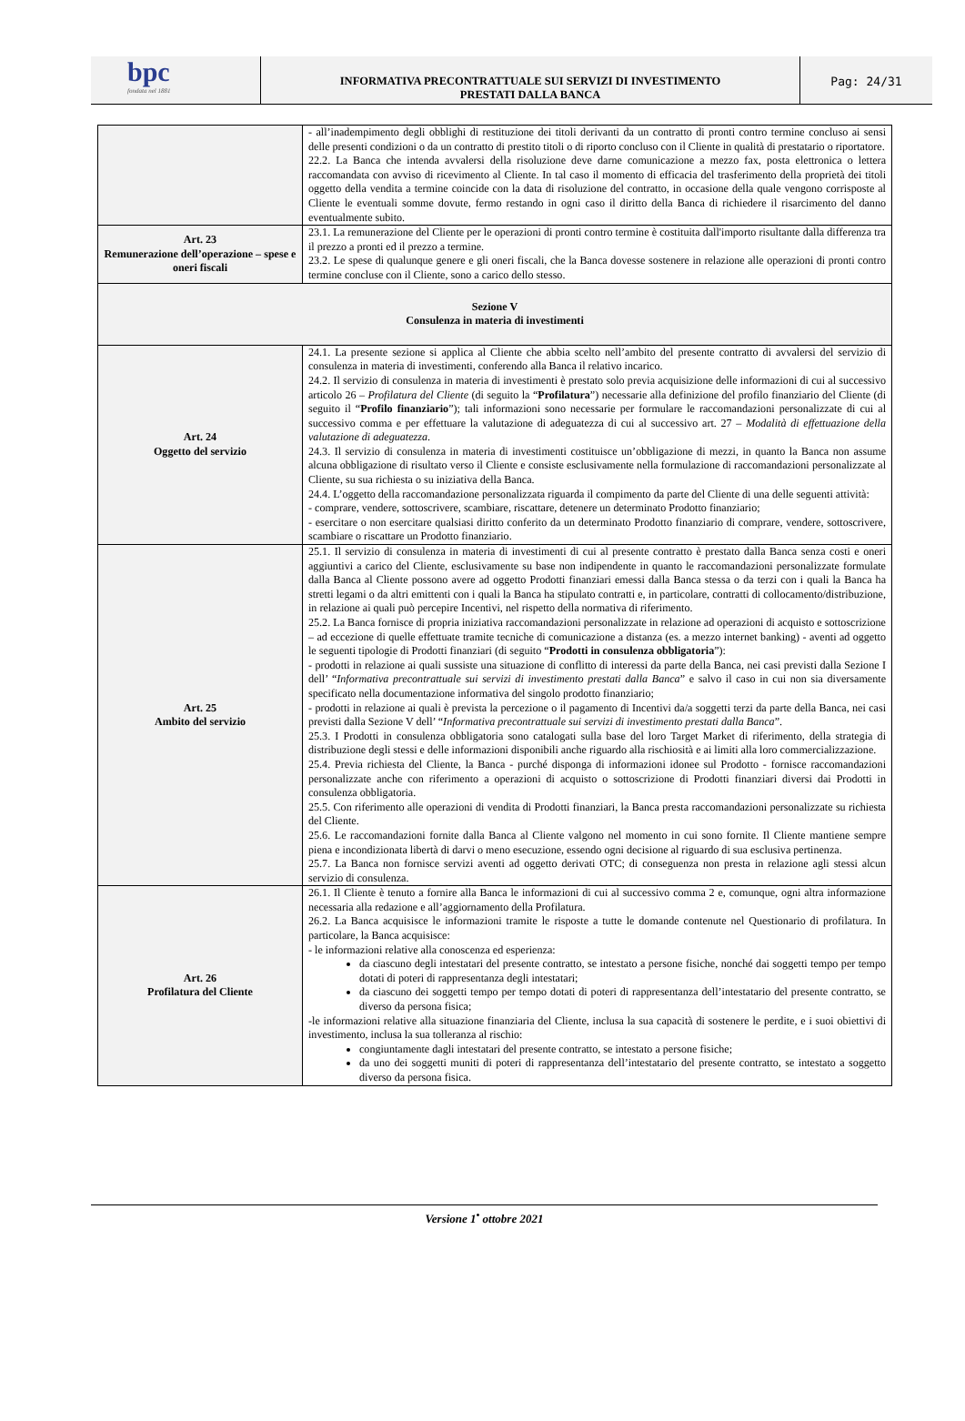bpc
fondata nel 1881
INFORMATIVA PRECONTRATTUALE SUI SERVIZI DI INVESTIMENTO
PRESTATI DALLA BANCA
Pag: 24/31
| | - all’inadempimento degli obblighi di restituzione dei titoli derivanti da un contratto di pronti contro termine concluso ai sensi delle presenti condizioni o da un contratto di prestito titoli o di riporto concluso con il Cliente in qualità di prestatario o riportatore. 22.2. La Banca che intenda avvalersi della risoluzione deve darne comunicazione a mezzo fax, posta elettronica o lettera raccomandata con avviso di ricevimento al Cliente. In tal caso il momento di efficacia del trasferimento della proprietà dei titoli oggetto della vendita a termine coincide con la data di risoluzione del contratto, in occasione della quale vengono corrisposte al Cliente le eventuali somme dovute, fermo restando in ogni caso il diritto della Banca di richiedere il risarcimento del danno eventualmente subito. |
| Art. 23 Remunerazione dell’operazione – spese e oneri fiscali | 23.1. La remunerazione del Cliente per le operazioni di pronti contro termine è costituita dall'importo risultante dalla differenza tra il prezzo a pronti ed il prezzo a termine. 23.2. Le spese di qualunque genere e gli oneri fiscali, che la Banca dovesse sostenere in relazione alle operazioni di pronti contro termine concluse con il Cliente, sono a carico dello stesso. |
| Sezione V Consulenza in materia di investimenti | |
| Art. 24 Oggetto del servizio | 24.1. La presente sezione si applica al Cliente che abbia scelto nell’ambito del presente contratto di avvalersi del servizio di consulenza in materia di investimenti, conferendo alla Banca il relativo incarico. 24.2. Il servizio di consulenza in materia di investimenti è prestato solo previa acquisizione delle informazioni di cui al successivo articolo 26 – Profilatura del Cliente (di seguito la “ Profilatura ”) necessarie alla definizione del profilo finanziario del Cliente (di seguito il “ Profilo finanziario ”); tali informazioni sono necessarie per formulare le raccomandazioni personalizzate di cui al successivo comma e per effettuare la valutazione di adeguatezza di cui al successivo art. 27 – Modalità di effettuazione della valutazione di adeguatezza . 24.3. Il servizio di consulenza in materia di investimenti costituisce un’obbligazione di mezzi, in quanto la Banca non assume alcuna obbligazione di risultato verso il Cliente e consiste esclusivamente nella formulazione di raccomandazioni personalizzate al Cliente, su sua richiesta o su iniziativa della Banca. 24.4. L’oggetto della raccomandazione personalizzata riguarda il compimento da parte del Cliente di una delle seguenti attività: - comprare, vendere, sottoscrivere, scambiare, riscattare, detenere un determinato Prodotto finanziario; - esercitare o non esercitare qualsiasi diritto conferito da un determinato Prodotto finanziario di comprare, vendere, sottoscrivere, scambiare o riscattare un Prodotto finanziario. |
| Art. 25 Ambito del servizio | 25.1. Il servizio di consulenza in materia di investimenti di cui al presente contratto è prestato dalla Banca senza costi e oneri aggiuntivi a carico del Cliente, esclusivamente su base non indipendente in quanto le raccomandazioni personalizzate formulate dalla Banca al Cliente possono avere ad oggetto Prodotti finanziari emessi dalla Banca stessa o da terzi con i quali la Banca ha stretti legami o da altri emittenti con i quali la Banca ha stipulato contratti e, in particolare, contratti di collocamento/distribuzione, in relazione ai quali può percepire Incentivi, nel rispetto della normativa di riferimento. 25.2. La Banca fornisce di propria iniziativa raccomandazioni personalizzate in relazione ad operazioni di acquisto e sottoscrizione – ad eccezione di quelle effettuate tramite tecniche di comunicazione a distanza (es. a mezzo internet banking) - aventi ad oggetto le seguenti tipologie di Prodotti finanziari (di seguito “ Prodotti in consulenza obbligatoria ”): - prodotti in relazione ai quali sussiste una situazione di conflitto di interessi da parte della Banca, nei casi previsti dalla Sezione I dell’ “ Informativa precontrattuale sui servizi di investimento prestati dalla Banca ” e salvo il caso in cui non sia diversamente specificato nella documentazione informativa del singolo prodotto finanziario; - prodotti in relazione ai quali è prevista la percezione o il pagamento di Incentivi da/a soggetti terzi da parte della Banca, nei casi previsti dalla Sezione V dell’ “ Informativa precontrattuale sui servizi di investimento prestati dalla Banca ”. 25.3. I Prodotti in consulenza obbligatoria sono catalogati sulla base del loro Target Market di riferimento, della strategia di distribuzione degli stessi e delle informazioni disponibili anche riguardo alla rischiosità e ai limiti alla loro commercializzazione. 25.4. Previa richiesta del Cliente, la Banca - purché disponga di informazioni idonee sul Prodotto - fornisce raccomandazioni personalizzate anche con riferimento a operazioni di acquisto o sottoscrizione di Prodotti finanziari diversi dai Prodotti in consulenza obbligatoria. 25.5. Con riferimento alle operazioni di vendita di Prodotti finanziari, la Banca presta raccomandazioni personalizzate su richiesta del Cliente. 25.6. Le raccomandazioni fornite dalla Banca al Cliente valgono nel momento in cui sono fornite. Il Cliente mantiene sempre piena e incondizionata libertà di darvi o meno esecuzione, essendo ogni decisione al riguardo di sua esclusiva pertinenza. 25.7. La Banca non fornisce servizi aventi ad oggetto derivati OTC; di conseguenza non presta in relazione agli stessi alcun servizio di consulenza. |
| Art. 26 Profilatura del Cliente | 26.1. Il Cliente è tenuto a fornire alla Banca le informazioni di cui al successivo comma 2 e, comunque, ogni altra informazione necessaria alla redazione e all’aggiornamento della Profilatura. 26.2. La Banca acquisisce le informazioni tramite le risposte a tutte le domande contenute nel Questionario di profilatura. In particolare, la Banca acquisisce: - le informazioni relative alla conoscenza ed esperienza: da ciascuno degli intestatari del presente contratto, se intestato a persone fisiche, nonché dai soggetti tempo per tempo dotati di poteri di rappresentanza degli intestatari; da ciascuno dei soggetti tempo per tempo dotati di poteri di rappresentanza dell’intestatario del presente contratto, se diverso da persona fisica; -le informazioni relative alla situazione finanziaria del Cliente, inclusa la sua capacità di sostenere le perdite, e i suoi obiettivi di investimento, inclusa la sua tolleranza al rischio: congiuntamente dagli intestatari del presente contratto, se intestato a persone fisiche; da uno dei soggetti muniti di poteri di rappresentanza dell’intestatario del presente contratto, se intestato a soggetto diverso da persona fisica. |
Versione 1<sup>•</sup> ottobre 2021